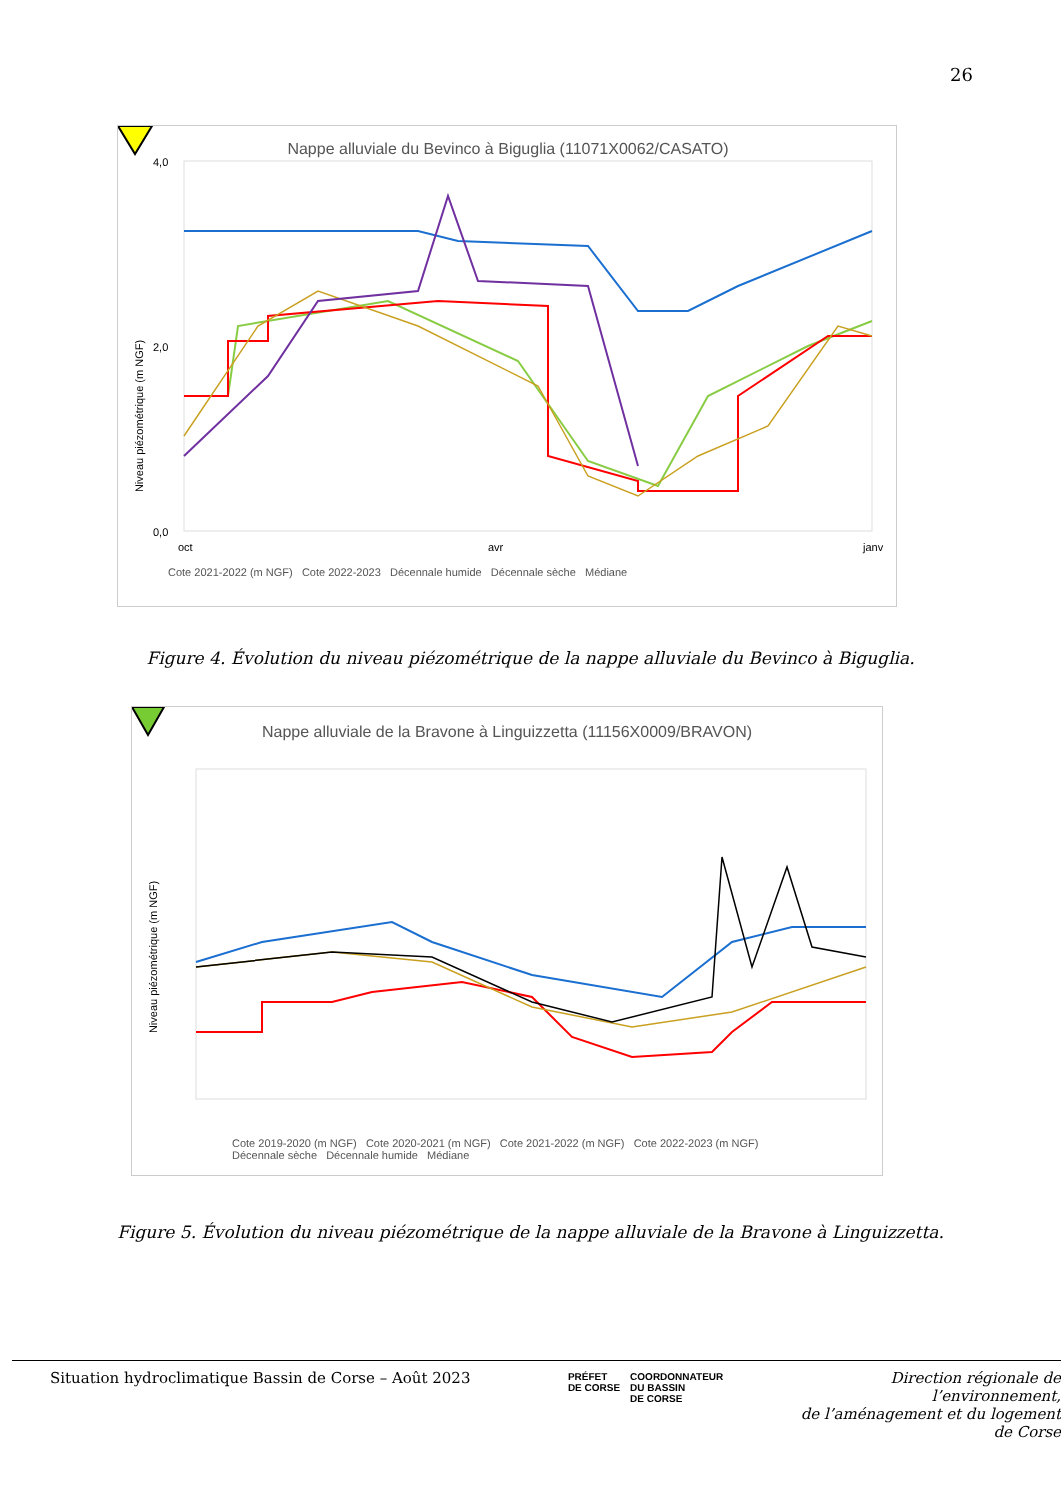26
Nappe alluviale du Bevinco à Biguglia (11071X0062/CASATO)
Niveau piézométrique (m NGF)
4,0
2,0
0,0
oct
avr
janv
Cote 2021-2022 (m NGF) Cote 2022-2023 Décennale humide Décennale sèche Médiane
Figure 4. Évolution du niveau piézométrique de la nappe alluviale du Bevinco à Biguglia.
Nappe alluviale de la Bravone à Linguizzetta (11156X0009/BRAVON)
Niveau piézométrique (m NGF)
Cote 2019-2020 (m NGF) Cote 2020-2021 (m NGF) Cote 2021-2022 (m NGF) Cote 2022-2023 (m NGF)
Décennale sèche Décennale humide Médiane
Figure 5. Évolution du niveau piézométrique de la nappe alluviale de la Bravone à Linguizzetta.
Situation hydroclimatique Bassin de Corse – Août 2023
PRÉFET
DE CORSE
COORDONNATEUR
DU BASSIN
DE CORSE
Direction régionale de l’environnement,
de l’aménagement et du logement
de Corse